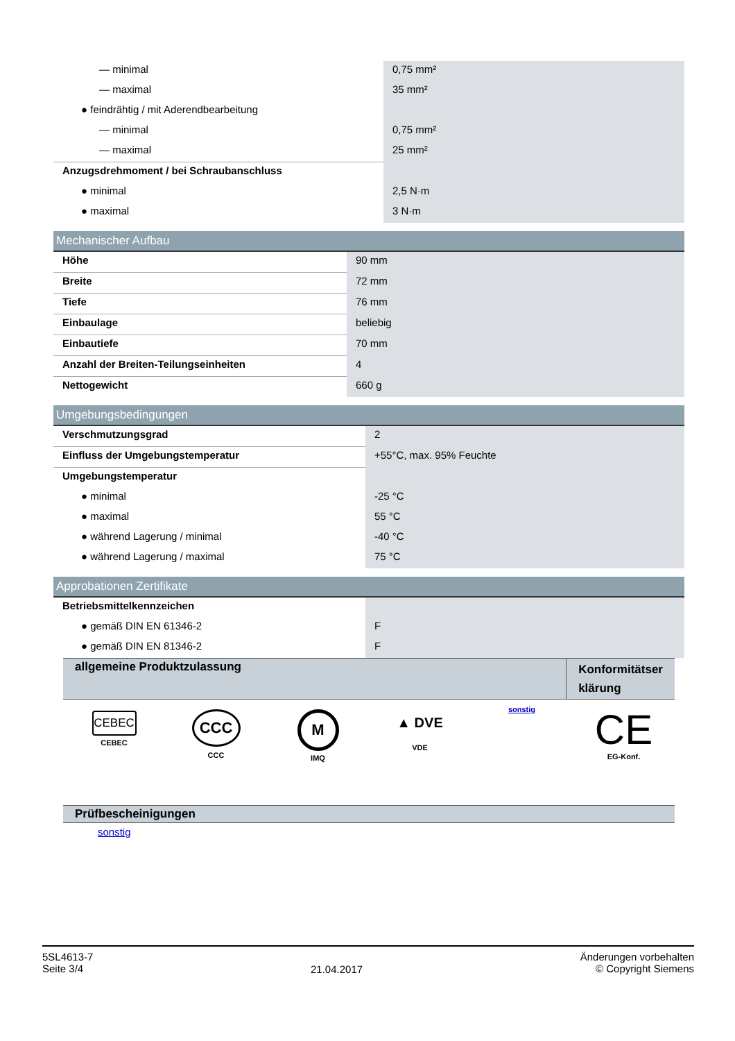| — minimal | 0,75 mm² |
| — maximal | 35 mm² |
| ● feindrähtig / mit Aderendbearbeitung | |
| — minimal | 0,75 mm² |
| — maximal | 25 mm² |
| Anzugsdrehmoment / bei Schraubanschluss | |
| ● minimal | 2,5 N·m |
| ● maximal | 3 N·m |
Mechanischer Aufbau
| Höhe | 90 mm |
| Breite | 72 mm |
| Tiefe | 76 mm |
| Einbaulage | beliebig |
| Einbautiefe | 70 mm |
| Anzahl der Breiten-Teilungseinheiten | 4 |
| Nettogewicht | 660 g |
Umgebungsbedingungen
| Verschmutzungsgrad | 2 |
| Einfluss der Umgebungstemperatur | +55°C, max. 95% Feuchte |
| Umgebungstemperatur | |
| ● minimal | -25 °C |
| ● maximal | 55 °C |
| ● während Lagerung / minimal | -40 °C |
| ● während Lagerung / maximal | 75 °C |
Approbationen Zertifikate
| Betriebsmittelkennzeichen | |
| ● gemäß DIN EN 61346-2 | F |
| ● gemäß DIN EN 81346-2 | F |
allgemeine Produktzulassung
Konformitätser
klärung
CEBEC
CEBEC
CCC
CCC
M
IMQ
▲ DVE
VDE
sonstig
CE
EG-Konf.
Prüfbescheinigungen
sonstig
5SL4613-7
Seite 3/4
21.04.2017
Änderungen vorbehalten
© Copyright Siemens